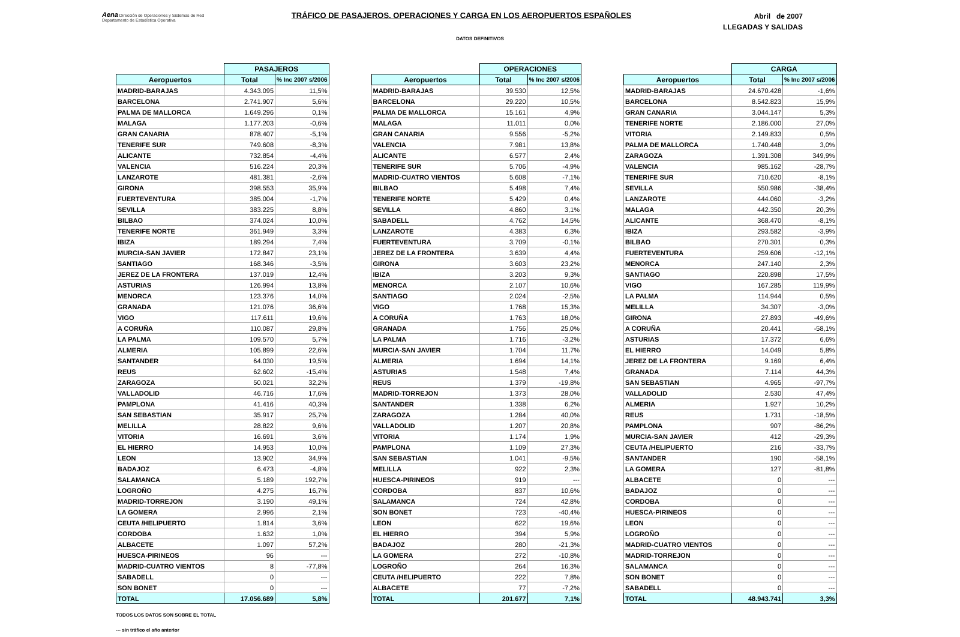Aena Dirección de Operaciones y Sistemas de Red
Departamento de Estadística Operativa
TRÁFICO DE PASAJEROS, OPERACIONES Y CARGA EN LOS AEROPUERTOS ESPAÑOLES
Abril de 2007
LLEGADAS Y SALIDAS
DATOS DEFINITIVOS
| | PASAJEROS | |
| Aeropuertos | Total | % Inc 2007 s/2006 |
| MADRID-BARAJAS | 4.343.095 | 11,5% |
| BARCELONA | 2.741.907 | 5,6% |
| PALMA DE MALLORCA | 1.649.296 | 0,1% |
| MALAGA | 1.177.203 | -0,6% |
| GRAN CANARIA | 878.407 | -5,1% |
| TENERIFE SUR | 749.608 | -8,3% |
| ALICANTE | 732.854 | -4,4% |
| VALENCIA | 516.224 | 20,3% |
| LANZAROTE | 481.381 | -2,6% |
| GIRONA | 398.553 | 35,9% |
| FUERTEVENTURA | 385.004 | -1,7% |
| SEVILLA | 383.225 | 8,8% |
| BILBAO | 374.024 | 10,0% |
| TENERIFE NORTE | 361.949 | 3,3% |
| IBIZA | 189.294 | 7,4% |
| MURCIA-SAN JAVIER | 172.847 | 23,1% |
| SANTIAGO | 168.346 | -3,5% |
| JEREZ DE LA FRONTERA | 137.019 | 12,4% |
| ASTURIAS | 126.994 | 13,8% |
| MENORCA | 123.376 | 14,0% |
| GRANADA | 121.076 | 36,6% |
| VIGO | 117.611 | 19,6% |
| A CORUÑA | 110.087 | 29,8% |
| LA PALMA | 109.570 | 5,7% |
| ALMERIA | 105.899 | 22,6% |
| SANTANDER | 64.030 | 19,5% |
| REUS | 62.602 | -15,4% |
| ZARAGOZA | 50.021 | 32,2% |
| VALLADOLID | 46.716 | 17,6% |
| PAMPLONA | 41.416 | 40,3% |
| SAN SEBASTIAN | 35.917 | 25,7% |
| MELILLA | 28.822 | 9,6% |
| VITORIA | 16.691 | 3,6% |
| EL HIERRO | 14.953 | 10,0% |
| LEON | 13.902 | 34,9% |
| BADAJOZ | 6.473 | -4,8% |
| SALAMANCA | 5.189 | 192,7% |
| LOGROÑO | 4.275 | 16,7% |
| MADRID-TORREJON | 3.190 | 49,1% |
| LA GOMERA | 2.996 | 2,1% |
| CEUTA /HELIPUERTO | 1.814 | 3,6% |
| CORDOBA | 1.632 | 1,0% |
| ALBACETE | 1.097 | 57,2% |
| HUESCA-PIRINEOS | 96 | --- |
| MADRID-CUATRO VIENTOS | 8 | -77,8% |
| SABADELL | 0 | --- |
| SON BONET | 0 | --- |
| TOTAL | 17.056.689 | 5,8% |
| | OPERACIONES | |
| Aeropuertos | Total | % Inc 2007 s/2006 |
| MADRID-BARAJAS | 39.530 | 12,5% |
| BARCELONA | 29.220 | 10,5% |
| PALMA DE MALLORCA | 15.161 | 4,9% |
| MALAGA | 11.011 | 0,0% |
| GRAN CANARIA | 9.556 | -5,2% |
| VALENCIA | 7.981 | 13,8% |
| ALICANTE | 6.577 | 2,4% |
| TENERIFE SUR | 5.706 | -4,9% |
| MADRID-CUATRO VIENTOS | 5.608 | -7,1% |
| BILBAO | 5.498 | 7,4% |
| TENERIFE NORTE | 5.429 | 0,4% |
| SEVILLA | 4.860 | 3,1% |
| SABADELL | 4.762 | 14,5% |
| LANZAROTE | 4.383 | 6,3% |
| FUERTEVENTURA | 3.709 | -0,1% |
| JEREZ DE LA FRONTERA | 3.639 | 4,4% |
| GIRONA | 3.603 | 23,2% |
| IBIZA | 3.203 | 9,3% |
| MENORCA | 2.107 | 10,6% |
| SANTIAGO | 2.024 | -2,5% |
| VIGO | 1.768 | 15,3% |
| A CORUÑA | 1.763 | 18,0% |
| GRANADA | 1.756 | 25,0% |
| LA PALMA | 1.716 | -3,2% |
| MURCIA-SAN JAVIER | 1.704 | 11,7% |
| ALMERIA | 1.694 | 14,1% |
| ASTURIAS | 1.548 | 7,4% |
| REUS | 1.379 | -19,8% |
| MADRID-TORREJON | 1.373 | 28,0% |
| SANTANDER | 1.338 | 6,2% |
| ZARAGOZA | 1.284 | 40,0% |
| VALLADOLID | 1.207 | 20,8% |
| VITORIA | 1.174 | 1,9% |
| PAMPLONA | 1.109 | 27,3% |
| SAN SEBASTIAN | 1.041 | -9,5% |
| MELILLA | 922 | 2,3% |
| HUESCA-PIRINEOS | 919 | --- |
| CORDOBA | 837 | 10,6% |
| SALAMANCA | 724 | 42,8% |
| SON BONET | 723 | -40,4% |
| LEON | 622 | 19,6% |
| EL HIERRO | 394 | 5,9% |
| BADAJOZ | 280 | -21,3% |
| LA GOMERA | 272 | -10,8% |
| LOGROÑO | 264 | 16,3% |
| CEUTA /HELIPUERTO | 222 | 7,8% |
| ALBACETE | 77 | -7,2% |
| TOTAL | 201.677 | 7,1% |
| | CARGA | |
| Aeropuertos | Total | % Inc 2007 s/2006 |
| MADRID-BARAJAS | 24.670.428 | -1,6% |
| BARCELONA | 8.542.823 | 15,9% |
| GRAN CANARIA | 3.044.147 | 5,3% |
| TENERIFE NORTE | 2.186.000 | 27,0% |
| VITORIA | 2.149.833 | 0,5% |
| PALMA DE MALLORCA | 1.740.448 | 3,0% |
| ZARAGOZA | 1.391.308 | 349,9% |
| VALENCIA | 985.162 | -28,7% |
| TENERIFE SUR | 710.620 | -8,1% |
| SEVILLA | 550.986 | -38,4% |
| LANZAROTE | 444.060 | -3,2% |
| MALAGA | 442.350 | 20,3% |
| ALICANTE | 368.470 | -8,1% |
| IBIZA | 293.582 | -3,9% |
| BILBAO | 270.301 | 0,3% |
| FUERTEVENTURA | 259.606 | -12,1% |
| MENORCA | 247.140 | 2,3% |
| SANTIAGO | 220.898 | 17,5% |
| VIGO | 167.285 | 119,9% |
| LA PALMA | 114.944 | 0,5% |
| MELILLA | 34.307 | -3,0% |
| GIRONA | 27.893 | -49,6% |
| A CORUÑA | 20.441 | -58,1% |
| ASTURIAS | 17.372 | 6,6% |
| EL HIERRO | 14.049 | 5,8% |
| JEREZ DE LA FRONTERA | 9.169 | 6,4% |
| GRANADA | 7.114 | 44,3% |
| SAN SEBASTIAN | 4.965 | -97,7% |
| VALLADOLID | 2.530 | 47,4% |
| ALMERIA | 1.927 | 10,2% |
| REUS | 1.731 | -18,5% |
| PAMPLONA | 907 | -86,2% |
| MURCIA-SAN JAVIER | 412 | -29,3% |
| CEUTA /HELIPUERTO | 216 | -33,7% |
| SANTANDER | 190 | -58,1% |
| LA GOMERA | 127 | -81,8% |
| ALBACETE | 0 | --- |
| BADAJOZ | 0 | --- |
| CORDOBA | 0 | --- |
| HUESCA-PIRINEOS | 0 | --- |
| LEON | 0 | --- |
| LOGROÑO | 0 | --- |
| MADRID-CUATRO VIENTOS | 0 | --- |
| MADRID-TORREJON | 0 | --- |
| SALAMANCA | 0 | --- |
| SON BONET | 0 | --- |
| SABADELL | 0 | --- |
| TOTAL | 48.943.741 | 3,3% |
TODOS LOS DATOS SON SOBRE EL TOTAL
--- sin tráfico el año anterior